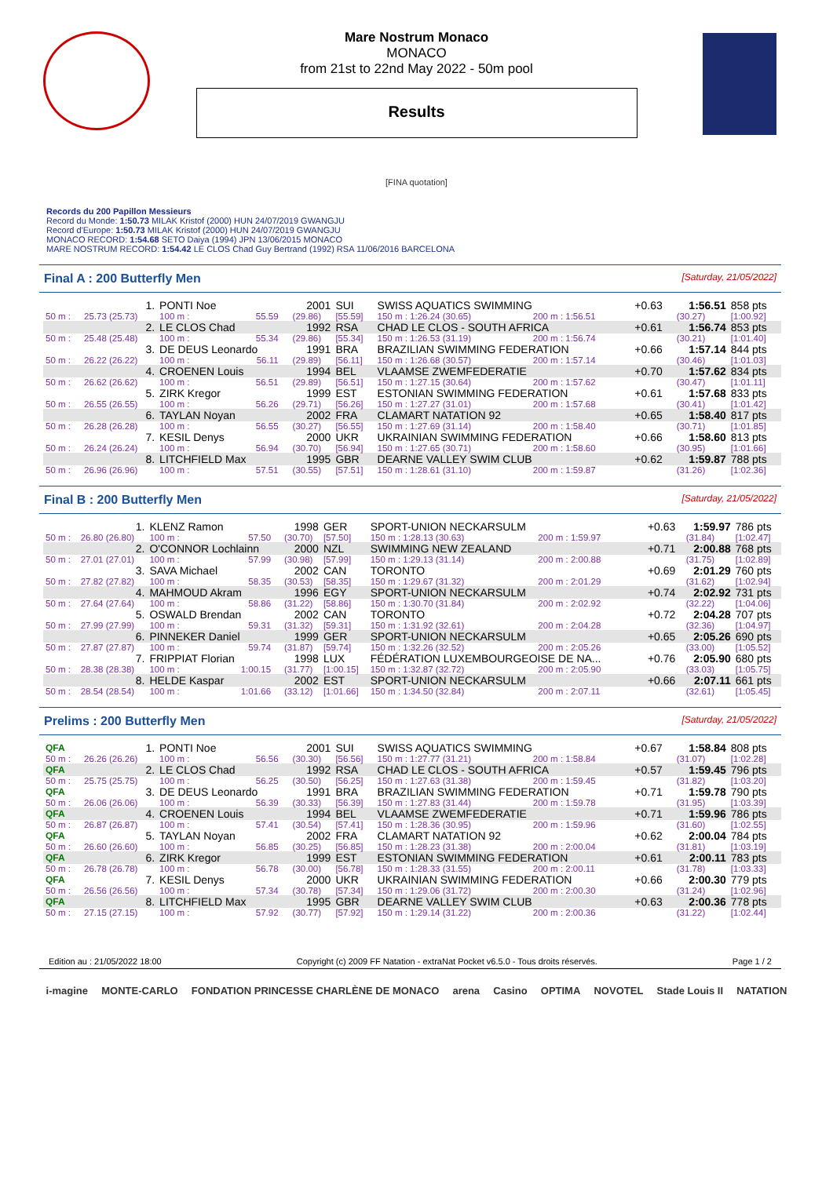Mare Nostrum Monaco
MONACO
from 21st to 22nd May 2022 - 50m pool
Results
[FINA quotation]
Records du 200 Papillon Messieurs
Record du Monde: 1:50.73 MILAK Kristof (2000) HUN 24/07/2019 GWANGJU
Record d'Europe: 1:50.73 MILAK Kristof (2000) HUN 24/07/2019 GWANGJU
MONACO RECORD: 1:54.68 SETO Daiya (1994) JPN 13/06/2015 MONACO
MARE NOSTRUM RECORD: 1:54.42 LE CLOS Chad Guy Bertrand (1992) RSA 11/06/2016 BARCELONA
Final A : 200 Butterfly Men [Saturday, 21/05/2022]
| | 1. | PONTI Noe | | | 2001 | SUI | SWISS AQUATICS SWIMMING | | | +0.63 | 1:56.51 | 858 pts |
| 50 m : | 25.73 (25.73) | 100 m : | 55.59 | | (29.86) | [55.59] | 150 m : 1:26.24 (30.65) | | 200 m : 1:56.51 | | (30.27) | [1:00.92] |
| | 2. | LE CLOS Chad | | | 1992 | RSA | CHAD LE CLOS - SOUTH AFRICA | | | +0.61 | 1:56.74 | 853 pts |
| 50 m : | 25.48 (25.48) | 100 m : | 55.34 | | (29.86) | [55.34] | 150 m : 1:26.53 (31.19) | | 200 m : 1:56.74 | | (30.21) | [1:01.40] |
| | 3. | DE DEUS Leonardo | | | 1991 | BRA | BRAZILIAN SWIMMING FEDERATION | | | +0.66 | 1:57.14 | 844 pts |
| 50 m : | 26.22 (26.22) | 100 m : | 56.11 | | (29.89) | [56.11] | 150 m : 1:26.68 (30.57) | | 200 m : 1:57.14 | | (30.46) | [1:01.03] |
| | 4. | CROENEN Louis | | | 1994 | BEL | VLAAMSE ZWEMFEDERATIE | | | +0.70 | 1:57.62 | 834 pts |
| 50 m : | 26.62 (26.62) | 100 m : | 56.51 | | (29.89) | [56.51] | 150 m : 1:27.15 (30.64) | | 200 m : 1:57.62 | | (30.47) | [1:01.11] |
| | 5. | ZIRK Kregor | | | 1999 | EST | ESTONIAN SWIMMING FEDERATION | | | +0.61 | 1:57.68 | 833 pts |
| 50 m : | 26.55 (26.55) | 100 m : | 56.26 | | (29.71) | [56.26] | 150 m : 1:27.27 (31.01) | | 200 m : 1:57.68 | | (30.41) | [1:01.42] |
| | 6. | TAYLAN Noyan | | | 2002 | FRA | CLAMART NATATION 92 | | | +0.65 | 1:58.40 | 817 pts |
| 50 m : | 26.28 (26.28) | 100 m : | 56.55 | | (30.27) | [56.55] | 150 m : 1:27.69 (31.14) | | 200 m : 1:58.40 | | (30.71) | [1:01.85] |
| | 7. | KESIL Denys | | | 2000 | UKR | UKRAINIAN SWIMMING FEDERATION | | | +0.66 | 1:58.60 | 813 pts |
| 50 m : | 26.24 (26.24) | 100 m : | 56.94 | | (30.70) | [56.94] | 150 m : 1:27.65 (30.71) | | 200 m : 1:58.60 | | (30.95) | [1:01.66] |
| | 8. | LITCHFIELD Max | | | 1995 | GBR | DEARNE VALLEY SWIM CLUB | | | +0.62 | 1:59.87 | 788 pts |
| 50 m : | 26.96 (26.96) | 100 m : | 57.51 | | (30.55) | [57.51] | 150 m : 1:28.61 (31.10) | | 200 m : 1:59.87 | | (31.26) | [1:02.36] |
Final B : 200 Butterfly Men [Saturday, 21/05/2022]
| | 1. | KLENZ Ramon | | | 1998 | GER | SPORT-UNION NECKARSULM | | | +0.63 | 1:59.97 | 786 pts |
| 50 m : | 26.80 (26.80) | 100 m : | 57.50 | | (30.70) | [57.50] | 150 m : 1:28.13 (30.63) | | 200 m : 1:59.97 | | (31.84) | [1:02.47] |
| | 2. | O'CONNOR Lochlainn | | | 2000 | NZL | SWIMMING NEW ZEALAND | | | +0.71 | 2:00.88 | 768 pts |
| 50 m : | 27.01 (27.01) | 100 m : | 57.99 | | (30.98) | [57.99] | 150 m : 1:29.13 (31.14) | | 200 m : 2:00.88 | | (31.75) | [1:02.89] |
| | 3. | SAVA Michael | | | 2002 | CAN | TORONTO | | | +0.69 | 2:01.29 | 760 pts |
| 50 m : | 27.82 (27.82) | 100 m : | 58.35 | | (30.53) | [58.35] | 150 m : 1:29.67 (31.32) | | 200 m : 2:01.29 | | (31.62) | [1:02.94] |
| | 4. | MAHMOUD Akram | | | 1996 | EGY | SPORT-UNION NECKARSULM | | | +0.74 | 2:02.92 | 731 pts |
| 50 m : | 27.64 (27.64) | 100 m : | 58.86 | | (31.22) | [58.86] | 150 m : 1:30.70 (31.84) | | 200 m : 2:02.92 | | (32.22) | [1:04.06] |
| | 5. | OSWALD Brendan | | | 2002 | CAN | TORONTO | | | +0.72 | 2:04.28 | 707 pts |
| 50 m : | 27.99 (27.99) | 100 m : | 59.31 | | (31.32) | [59.31] | 150 m : 1:31.92 (32.61) | | 200 m : 2:04.28 | | (32.36) | [1:04.97] |
| | 6. | PINNEKER Daniel | | | 1999 | GER | SPORT-UNION NECKARSULM | | | +0.65 | 2:05.26 | 690 pts |
| 50 m : | 27.87 (27.87) | 100 m : | 59.74 | | (31.87) | [59.74] | 150 m : 1:32.26 (32.52) | | 200 m : 2:05.26 | | (33.00) | [1:05.52] |
| | 7. | FRIPPIAT Florian | | | 1998 | LUX | FÉDÉRATION LUXEMBOURGEOISE DE NA... | | | +0.76 | 2:05.90 | 680 pts |
| 50 m : | 28.38 (28.38) | 100 m : | 1:00.15 | | (31.77) | [1:00.15] | 150 m : 1:32.87 (32.72) | | 200 m : 2:05.90 | | (33.03) | [1:05.75] |
| | 8. | HELDE Kaspar | | | 2002 | EST | SPORT-UNION NECKARSULM | | | +0.66 | 2:07.11 | 661 pts |
| 50 m : | 28.54 (28.54) | 100 m : | 1:01.66 | | (33.12) | [1:01.66] | 150 m : 1:34.50 (32.84) | | 200 m : 2:07.11 | | (32.61) | [1:05.45] |
Prelims : 200 Butterfly Men [Saturday, 21/05/2022]
| QFA | 1. | PONTI Noe | | | 2001 | SUI | SWISS AQUATICS SWIMMING | | | +0.67 | 1:58.84 | 808 pts |
| 50 m : | 26.26 (26.26) | 100 m : | 56.56 | | (30.30) | [56.56] | 150 m : 1:27.77 (31.21) | | 200 m : 1:58.84 | | (31.07) | [1:02.28] |
| QFA | 2. | LE CLOS Chad | | | 1992 | RSA | CHAD LE CLOS - SOUTH AFRICA | | | +0.57 | 1:59.45 | 796 pts |
| 50 m : | 25.75 (25.75) | 100 m : | 56.25 | | (30.50) | [56.25] | 150 m : 1:27.63 (31.38) | | 200 m : 1:59.45 | | (31.82) | [1:03.20] |
| QFA | 3. | DE DEUS Leonardo | | | 1991 | BRA | BRAZILIAN SWIMMING FEDERATION | | | +0.71 | 1:59.78 | 790 pts |
| 50 m : | 26.06 (26.06) | 100 m : | 56.39 | | (30.33) | [56.39] | 150 m : 1:27.83 (31.44) | | 200 m : 1:59.78 | | (31.95) | [1:03.39] |
| QFA | 4. | CROENEN Louis | | | 1994 | BEL | VLAAMSE ZWEMFEDERATIE | | | +0.71 | 1:59.96 | 786 pts |
| 50 m : | 26.87 (26.87) | 100 m : | 57.41 | | (30.54) | [57.41] | 150 m : 1:28.36 (30.95) | | 200 m : 1:59.96 | | (31.60) | [1:02.55] |
| QFA | 5. | TAYLAN Noyan | | | 2002 | FRA | CLAMART NATATION 92 | | | +0.62 | 2:00.04 | 784 pts |
| 50 m : | 26.60 (26.60) | 100 m : | 56.85 | | (30.25) | [56.85] | 150 m : 1:28.23 (31.38) | | 200 m : 2:00.04 | | (31.81) | [1:03.19] |
| QFA | 6. | ZIRK Kregor | | | 1999 | EST | ESTONIAN SWIMMING FEDERATION | | | +0.61 | 2:00.11 | 783 pts |
| 50 m : | 26.78 (26.78) | 100 m : | 56.78 | | (30.00) | [56.78] | 150 m : 1:28.33 (31.55) | | 200 m : 2:00.11 | | (31.78) | [1:03.33] |
| QFA | 7. | KESIL Denys | | | 2000 | UKR | UKRAINIAN SWIMMING FEDERATION | | | +0.66 | 2:00.30 | 779 pts |
| 50 m : | 26.56 (26.56) | 100 m : | 57.34 | | (30.78) | [57.34] | 150 m : 1:29.06 (31.72) | | 200 m : 2:00.30 | | (31.24) | [1:02.96] |
| QFA | 8. | LITCHFIELD Max | | | 1995 | GBR | DEARNE VALLEY SWIM CLUB | | | +0.63 | 2:00.36 | 778 pts |
| 50 m : | 27.15 (27.15) | 100 m : | 57.92 | | (30.77) | [57.92] | 150 m : 1:29.14 (31.22) | | 200 m : 2:00.36 | | (31.22) | [1:02.44] |
Edition au : 21/05/2022 18:00 Copyright (c) 2009 FF Natation - extraNat Pocket v6.5.0 - Tous droits réservés. Page 1 / 2
i-magine MONTE-CARLO FONDATION PRINCESSE CHARLÈNE DE MONACO arena Casino OPTIMA NOVOTEL Stade Louis II NATATION